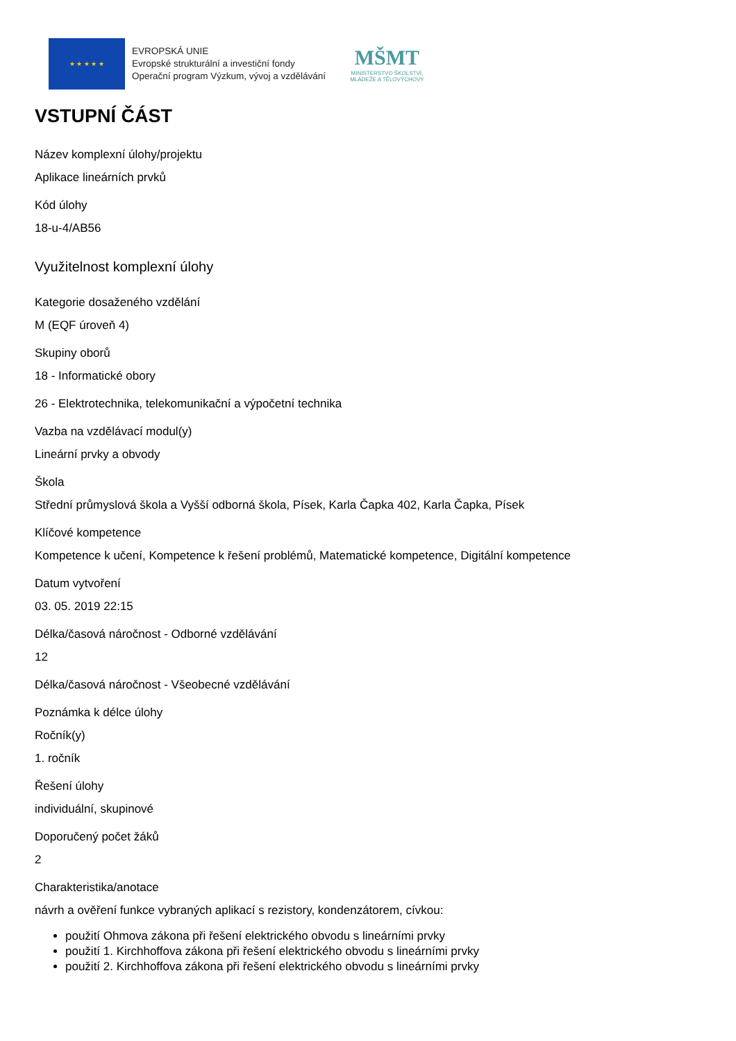★ ★ ★ ★ ★
EVROPSKÁ UNIE
Evropské strukturální a investiční fondy
Operační program Výzkum, vývoj a vzdělávání
MŠMT
MINISTERSTVO ŠKOLSTVÍ,
MLÁDEŽE A TĚLOVÝCHOVY
VSTUPNÍ ČÁST
Název komplexní úlohy/projektu
Aplikace lineárních prvků
Kód úlohy
18-u-4/AB56
Využitelnost komplexní úlohy
Kategorie dosaženého vzdělání
M (EQF úroveň 4)
Skupiny oborů
18 - Informatické obory
26 - Elektrotechnika, telekomunikační a výpočetní technika
Vazba na vzdělávací modul(y)
Lineární prvky a obvody
Škola
Střední průmyslová škola a Vyšší odborná škola, Písek, Karla Čapka 402, Karla Čapka, Písek
Klíčové kompetence
Kompetence k učení, Kompetence k řešení problémů, Matematické kompetence, Digitální kompetence
Datum vytvoření
03. 05. 2019 22:15
Délka/časová náročnost - Odborné vzdělávání
12
Délka/časová náročnost - Všeobecné vzdělávání
Poznámka k délce úlohy
Ročník(y)
1. ročník
Řešení úlohy
individuální, skupinové
Doporučený počet žáků
2
Charakteristika/anotace
návrh a ověření funkce vybraných aplikací s rezistory, kondenzátorem, cívkou:
použití Ohmova zákona při řešení elektrického obvodu s lineárními prvky
použití 1. Kirchhoffova zákona při řešení elektrického obvodu s lineárními prvky
použití 2. Kirchhoffova zákona při řešení elektrického obvodu s lineárními prvky